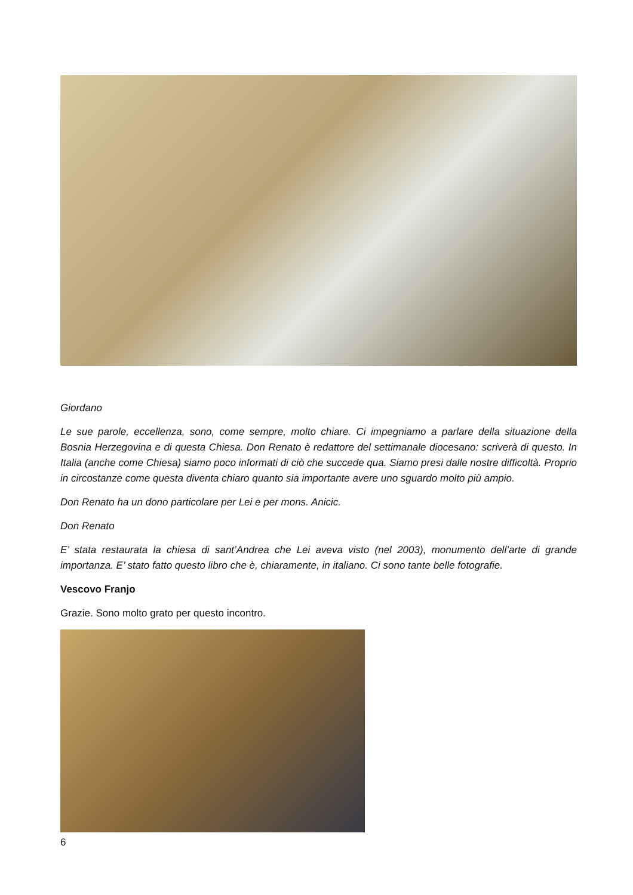Giordano
Le sue parole, eccellenza, sono, come sempre, molto chiare. Ci impegniamo a parlare della situazione della Bosnia Herzegovina e di questa Chiesa. Don Renato è redattore del settimanale diocesano: scriverà di questo. In Italia (anche come Chiesa) siamo poco informati di ciò che succede qua. Siamo presi dalle nostre difficoltà. Proprio in circostanze come questa diventa chiaro quanto sia importante avere uno sguardo molto più ampio.
Don Renato ha un dono particolare per Lei e per mons. Anicic.
Don Renato
E’ stata restaurata la chiesa di sant’Andrea che Lei aveva visto (nel 2003), monumento dell’arte di grande importanza. E’ stato fatto questo libro che è, chiaramente, in italiano. Ci sono tante belle fotografie.
Vescovo Franjo
Grazie. Sono molto grato per questo incontro.
6